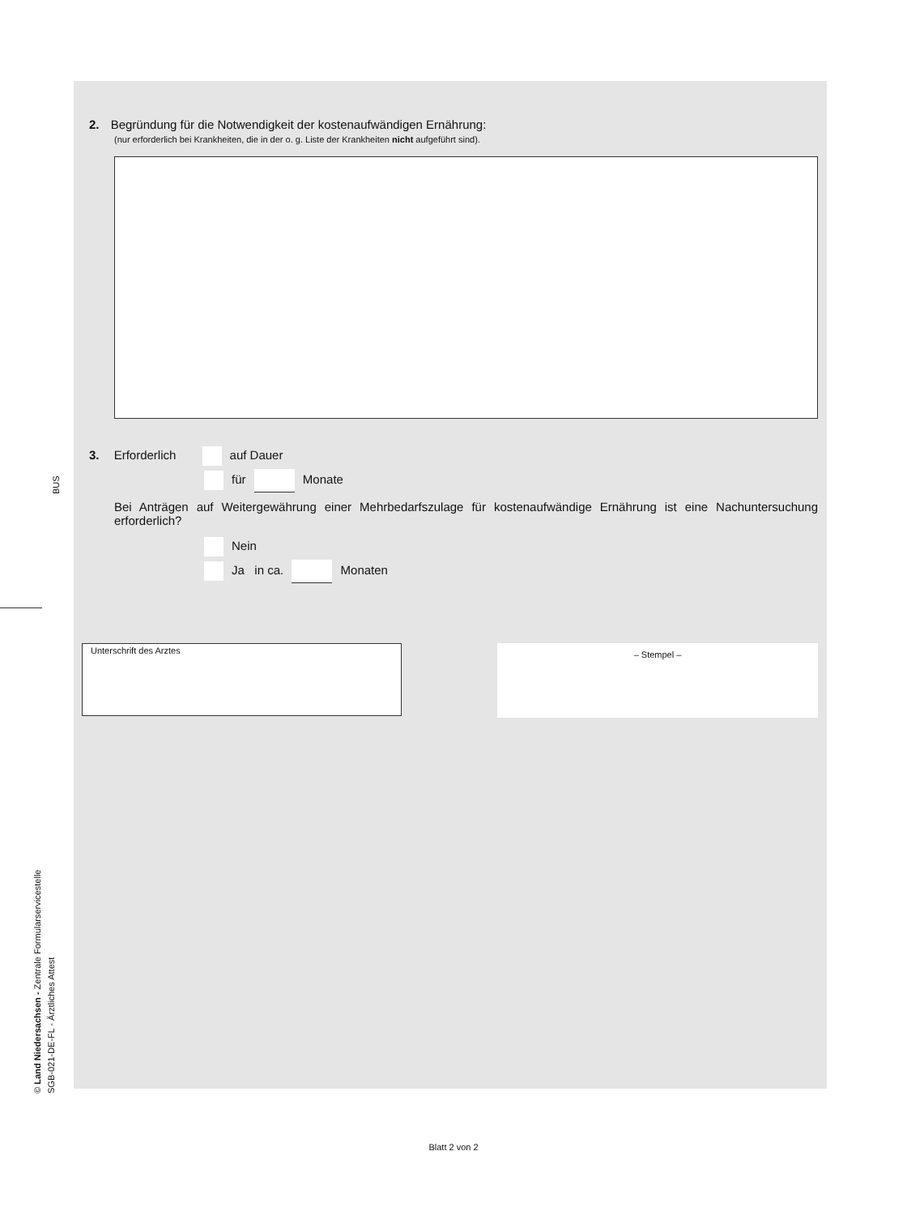2. Begründung für die Notwendigkeit der kostenaufwändigen Ernährung:
(nur erforderlich bei Krankheiten, die in der o. g. Liste der Krankheiten nicht aufgeführt sind).
3. Erforderlich auf Dauer
für Monate
Bei Anträgen auf Weitergewährung einer Mehrbedarfszulage für kostenaufwändige Ernährung ist eine Nachuntersuchung erforderlich?
Nein
Ja in ca. Monaten
Unterschrift des Arztes
– Stempel –
BUS
© Land Niedersachsen - Zentrale Formularservicestelle SGB-021-DE-FL - Ärztliches Attest
Blatt 2 von 2